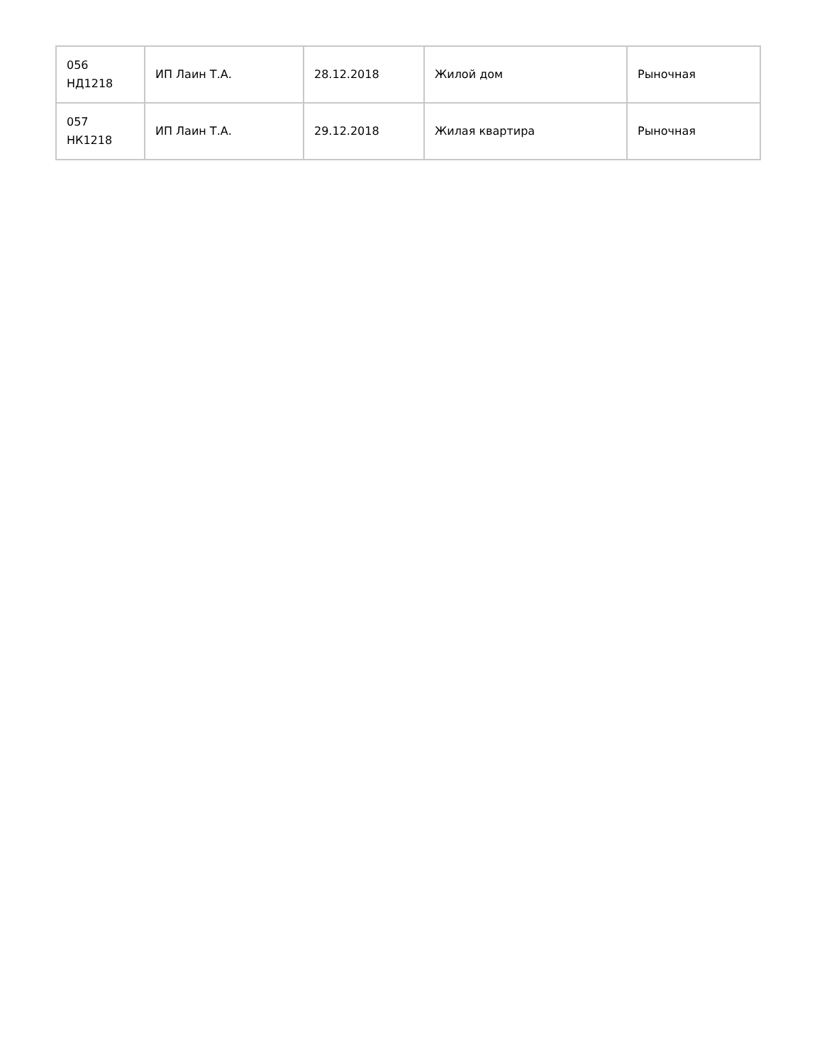| 056 НД1218 | ИП Лаин Т.А. | 28.12.2018 | Жилой дом | Рыночная |
| 057 НК1218 | ИП Лаин Т.А. | 29.12.2018 | Жилая квартира | Рыночная |